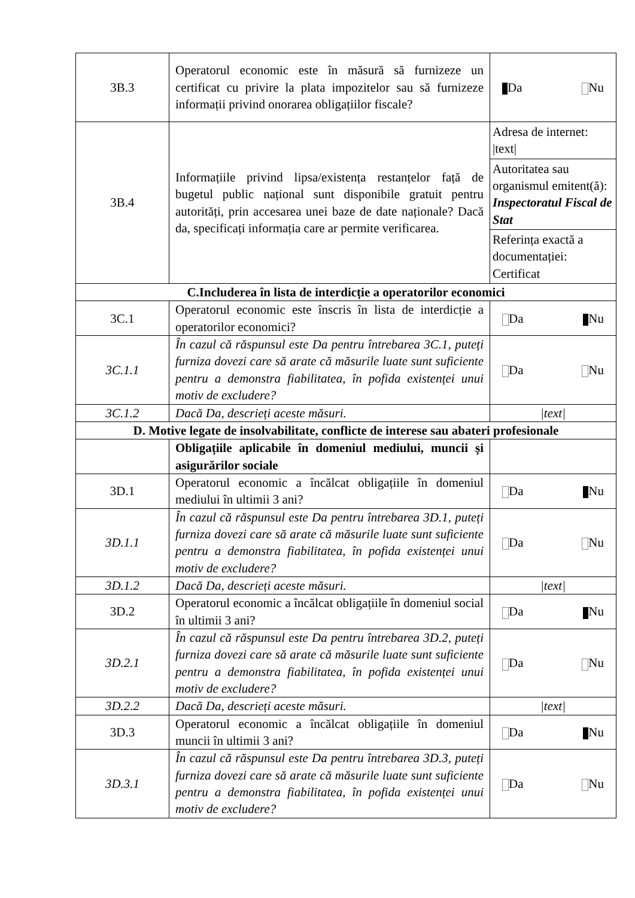| 3B.3 | Operatorul economic este în măsură să furnizeze un certificat cu privire la plata impozitelor sau să furnizeze informații privind onorarea obligațiilor fiscale? | Da Nu |
| 3B.4 | Informațiile privind lipsa/existența restanțelor față de bugetul public național sunt disponibile gratuit pentru autorități, prin accesarea unei baze de date naționale? Dacă da, specificați informația care ar permite verificarea. | Adresa de internet: /text/ Autoritatea sau organismul emitent(ă): Inspectoratul Fiscal de Stat Referința exactă a documentației: Certificat |
| C.Includerea în lista de interdicție a operatorilor economici | | |
| 3C.1 | Operatorul economic este înscris în lista de interdicție a operatorilor economici? | Da Nu |
| 3C.1.1 | În cazul că răspunsul este Da pentru întrebarea 3C.1, puteți furniza dovezi care să arate că măsurile luate sunt suficiente pentru a demonstra fiabilitatea, în pofida existenței unui motiv de excludere? | Da Nu |
| 3C.1.2 | Dacă Da, descrieți aceste măsuri. | /text/ |
| D. Motive legate de insolvabilitate, conflicte de interese sau abateri profesionale | | |
| | Obligațiile aplicabile în domeniul mediului, muncii și asigurărilor sociale | |
| 3D.1 | Operatorul economic a încălcat obligațiile în domeniul mediului în ultimii 3 ani? | Da Nu |
| 3D.1.1 | În cazul că răspunsul este Da pentru întrebarea 3D.1, puteți furniza dovezi care să arate că măsurile luate sunt suficiente pentru a demonstra fiabilitatea, în pofida existenței unui motiv de excludere? | Da Nu |
| 3D.1.2 | Dacă Da, descrieți aceste măsuri. | /text/ |
| 3D.2 | Operatorul economic a încălcat obligațiile în domeniul social în ultimii 3 ani? | Da Nu |
| 3D.2.1 | În cazul că răspunsul este Da pentru întrebarea 3D.2, puteți furniza dovezi care să arate că măsurile luate sunt suficiente pentru a demonstra fiabilitatea, în pofida existenței unui motiv de excludere? | Da Nu |
| 3D.2.2 | Dacă Da, descrieți aceste măsuri. | /text/ |
| 3D.3 | Operatorul economic a încălcat obligațiile în domeniul muncii în ultimii 3 ani? | Da Nu |
| 3D.3.1 | În cazul că răspunsul este Da pentru întrebarea 3D.3, puteți furniza dovezi care să arate că măsurile luate sunt suficiente pentru a demonstra fiabilitatea, în pofida existenței unui motiv de excludere? | Da Nu |